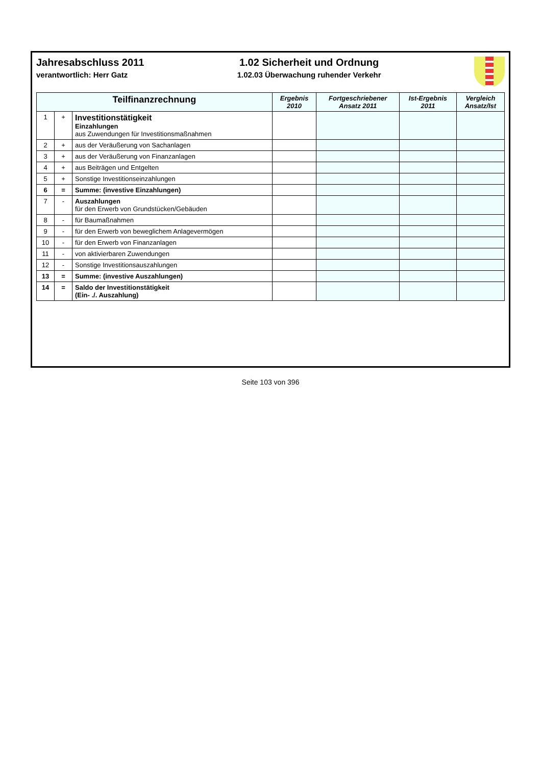Jahresabschluss 2011
verantwortlich: Herr Gatz
1.02 Sicherheit und Ordnung
1.02.03 Überwachung ruhender Verkehr
| Teilfinanzrechnung | | | Ergebnis 2010 | Fortgeschriebener Ansatz 2011 | Ist-Ergebnis 2011 | Vergleich Ansatz/Ist |
| --- | --- | --- | --- | --- | --- | --- |
| 1 | + | Investitionstätigkeit Einzahlungen aus Zuwendungen für Investitionsmaßnahmen | | | | |
| 2 | + | aus der Veräußerung von Sachanlagen | | | | |
| 3 | + | aus der Veräußerung von Finanzanlagen | | | | |
| 4 | + | aus Beiträgen und Entgelten | | | | |
| 5 | + | Sonstige Investitionseinzahlungen | | | | |
| 6 | = | Summe: (investive Einzahlungen) | | | | |
| 7 | - | Auszahlungen für den Erwerb von Grundstücken/Gebäuden | | | | |
| 8 | - | für Baumaßnahmen | | | | |
| 9 | - | für den Erwerb von beweglichem Anlagevermögen | | | | |
| 10 | - | für den Erwerb von Finanzanlagen | | | | |
| 11 | - | von aktivierbaren Zuwendungen | | | | |
| 12 | - | Sonstige Investitionsauszahlungen | | | | |
| 13 | = | Summe: (investive Auszahlungen) | | | | |
| 14 | = | Saldo der Investitionstätigkeit (Ein- ./. Auszahlung) | | | | |
Seite 103 von 396